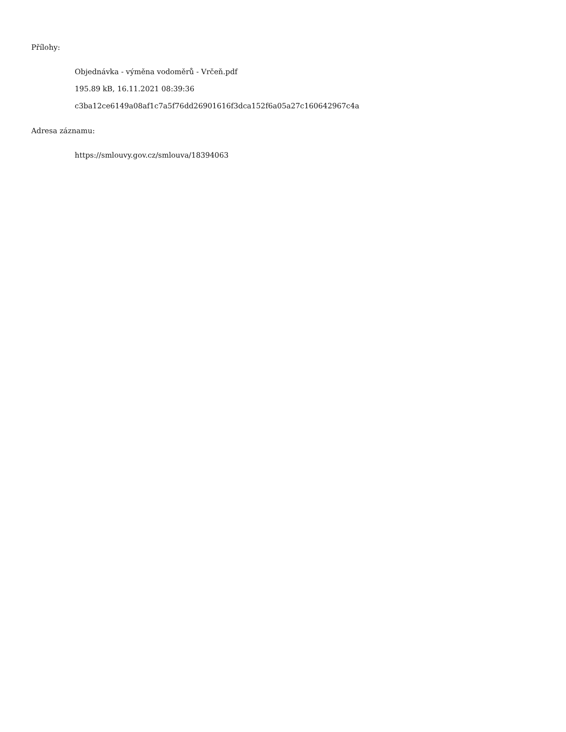Přílohy:
Objednávka - výměna vodoměrů - Vrčeň.pdf
195.89 kB, 16.11.2021 08:39:36
c3ba12ce6149a08af1c7a5f76dd26901616f3dca152f6a05a27c160642967c4a
Adresa záznamu:
https://smlouvy.gov.cz/smlouva/18394063